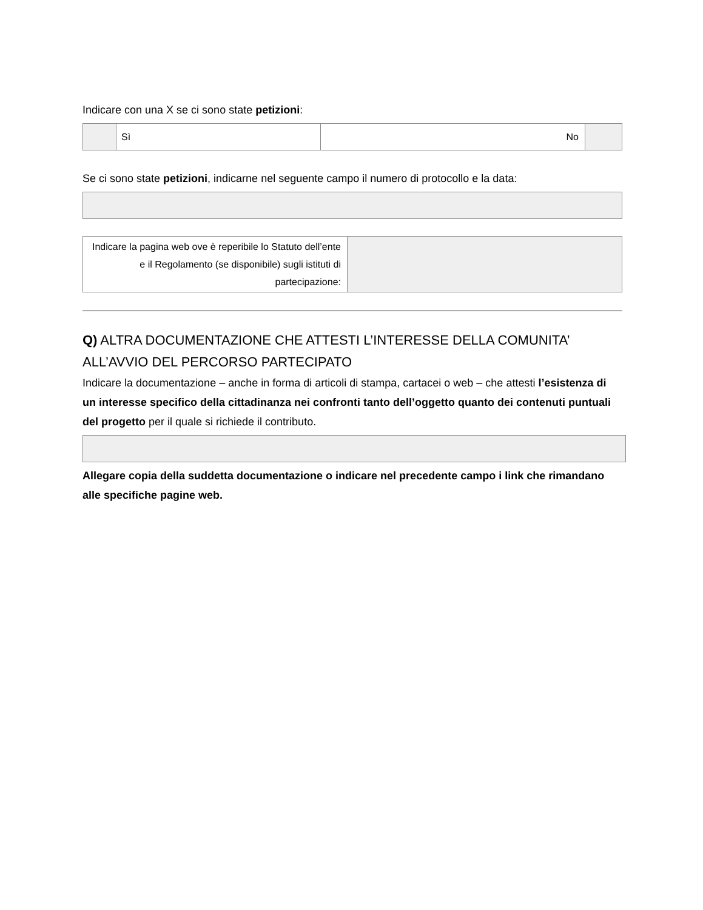Indicare con una X se ci sono state petizioni:
| | Sì | No | |
Se ci sono state petizioni, indicarne nel seguente campo il numero di protocollo e la data:
| Indicare la pagina web ove è reperibile lo Statuto dell’ente e il Regolamento (se disponibile) sugli istituti di partecipazione: | |
Q) ALTRA DOCUMENTAZIONE CHE ATTESTI L’INTERESSE DELLA COMUNITA’ ALL’AVVIO DEL PERCORSO PARTECIPATO
Indicare la documentazione – anche in forma di articoli di stampa, cartacei o web – che attesti l’esistenza di un interesse specifico della cittadinanza nei confronti tanto dell’oggetto quanto dei contenuti puntuali del progetto per il quale si richiede il contributo.
Allegare copia della suddetta documentazione o indicare nel precedente campo i link che rimandano alle specifiche pagine web.